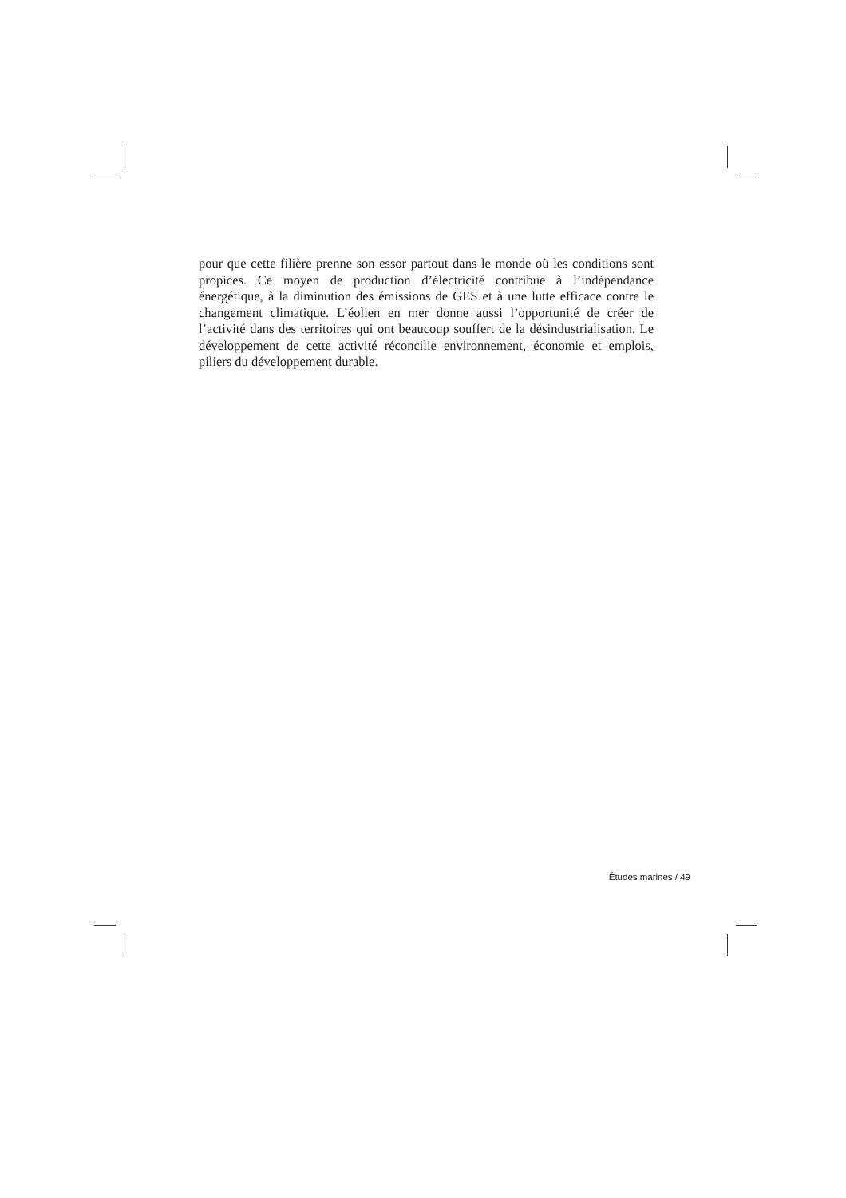pour que cette filière prenne son essor partout dans le monde où les conditions sont propices. Ce moyen de production d’électricité contribue à l’indépendance énergétique, à la diminution des émissions de GES et à une lutte efficace contre le changement climatique. L’éolien en mer donne aussi l’opportunité de créer de l’activité dans des territoires qui ont beaucoup souffert de la désindustrialisation. Le développement de cette activité réconcilie environnement, économie et emplois, piliers du développement durable.
Études marines / 49